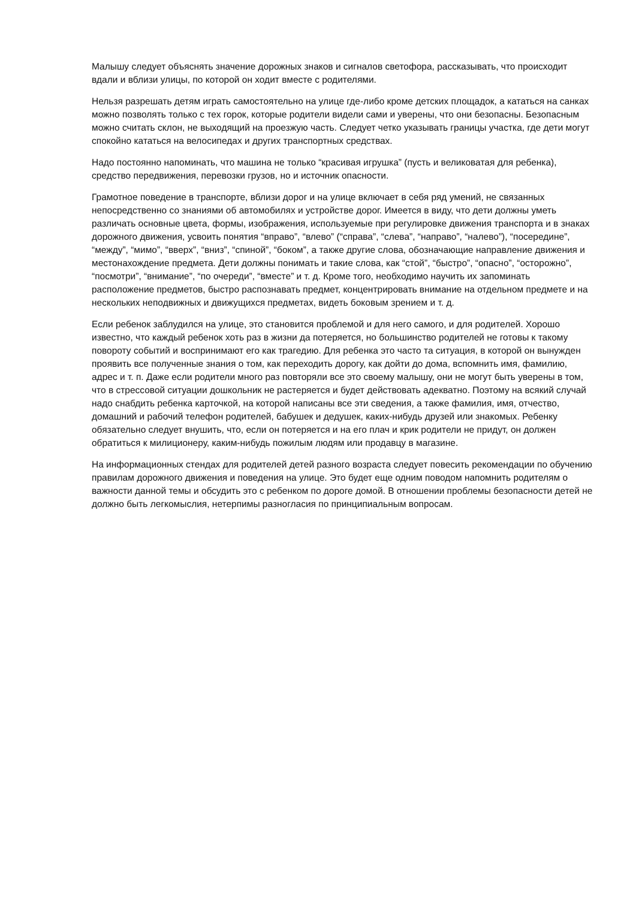Малышу следует объяснять значение дорожных знаков и сигналов светофора, рассказывать, что происходит вдали и вблизи улицы, по которой он ходит вместе с родителями.
Нельзя разрешать детям играть самостоятельно на улице где-либо кроме детских площадок, а кататься на санках можно позволять только с тех горок, которые родители видели сами и уверены, что они безопасны. Безопасным можно считать склон, не выходящий на проезжую часть. Следует четко указывать границы участка, где дети могут спокойно кататься на велосипедах и других транспортных средствах.
Надо постоянно напоминать, что машина не только “красивая игрушка” (пусть и великоватая для ребенка), средство передвижения, перевозки грузов, но и источник опасности.
Грамотное поведение в транспорте, вблизи дорог и на улице включает в себя ряд умений, не связанных непосредственно со знаниями об автомобилях и устройстве дорог. Имеется в виду, что дети должны уметь различать основные цвета, формы, изображения, используемые при регулировке движения транспорта и в знаках дорожного движения, усвоить понятия “вправо”, “влево” (“справа”, “слева”, “направо”, “налево”), “посередине”, “между”, “мимо”, “вверх”, “вниз”, “спиной”, “боком”, а также другие слова, обозначающие направление движения и местонахождение предмета. Дети должны понимать и такие слова, как “стой”, “быстро”, “опасно”, “осторожно”, “посмотри”, “внимание”, “по очереди”, “вместе” и т. д. Кроме того, необходимо научить их запоминать расположение предметов, быстро распознавать предмет, концентрировать внимание на отдельном предмете и на нескольких неподвижных и движущихся предметах, видеть боковым зрением и т. д.
Если ребенок заблудился на улице, это становится проблемой и для него самого, и для родителей. Хорошо известно, что каждый ребенок хоть раз в жизни да потеряется, но большинство родителей не готовы к такому повороту событий и воспринимают его как трагедию. Для ребенка это часто та ситуация, в которой он вынужден проявить все полученные знания о том, как переходить дорогу, как дойти до дома, вспомнить имя, фамилию, адрес и т. п. Даже если родители много раз повторяли все это своему малышу, они не могут быть уверены в том, что в стрессовой ситуации дошкольник не растеряется и будет действовать адекватно. Поэтому на всякий случай надо снабдить ребенка карточкой, на которой написаны все эти сведения, а также фамилия, имя, отчество, домашний и рабочий телефон родителей, бабушек и дедушек, каких-нибудь друзей или знакомых. Ребенку обязательно следует внушить, что, если он потеряется и на его плач и крик родители не придут, он должен обратиться к милиционеру, каким-нибудь пожилым людям или продавцу в магазине.
На информационных стендах для родителей детей разного возраста следует повесить рекомендации по обучению правилам дорожного движения и поведения на улице. Это будет еще одним поводом напомнить родителям о важности данной темы и обсудить это с ребенком по дороге домой. В отношении проблемы безопасности детей не должно быть легкомыслия, нетерпимы разногласия по принципиальным вопросам.